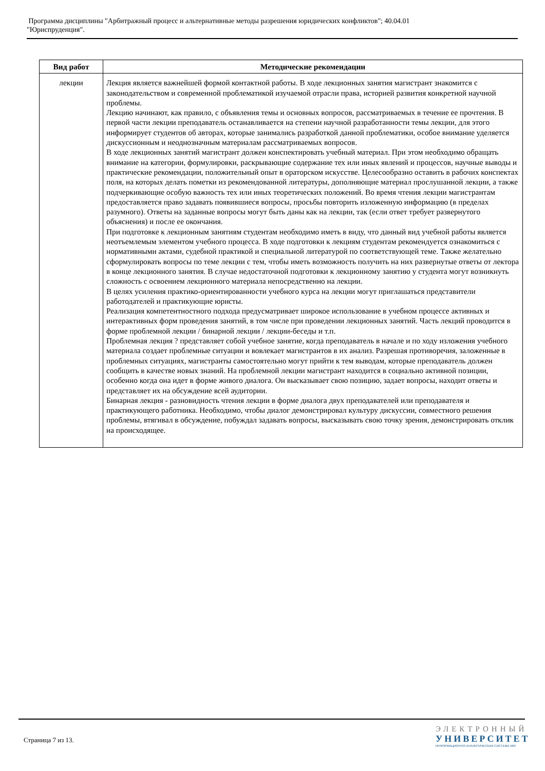Программа дисциплины "Арбитражный процесс и альтернативные методы разрешения юридических конфликтов"; 40.04.01
"Юриспруденция".
| Вид работ | Методические рекомендации |
| --- | --- |
| лекции | Лекция является важнейшей формой контактной работы. В ходе лекционных занятия магистрант знакомится с законодательством и современной проблематикой изучаемой отрасли права, историей развития конкретной научной проблемы. Лекцию начинают, как правило, с объявления темы и основных вопросов, рассматриваемых в течение ее прочтения. В первой части лекции преподаватель останавливается на степени научной разработанности темы лекции, для этого информирует студентов об авторах, которые занимались разработкой данной проблематики, особое внимание уделяется дискуссионным и неоднозначным материалам рассматриваемых вопросов. В ходе лекционных занятий магистрант должен конспектировать учебный материал. При этом необходимо обращать внимание на категории, формулировки, раскрывающие содержание тех или иных явлений и процессов, научные выводы и практические рекомендации, положительный опыт в ораторском искусстве. Целесообразно оставить в рабочих конспектах поля, на которых делать пометки из рекомендованной литературы, дополняющие материал прослушанной лекции, а также подчеркивающие особую важность тех или иных теоретических положений. Во время чтения лекции магистрантам предоставляется право задавать появившиеся вопросы, просьбы повторить изложенную информацию (в пределах разумного). Ответы на заданные вопросы могут быть даны как на лекции, так (если ответ требует развернутого объяснения) и после ее окончания. При подготовке к лекционным занятиям студентам необходимо иметь в виду, что данный вид учебной работы является неотъемлемым элементом учебного процесса. В ходе подготовки к лекциям студентам рекомендуется ознакомиться с нормативными актами, судебной практикой и специальной литературой по соответствующей теме. Также желательно сформулировать вопросы по теме лекции с тем, чтобы иметь возможность получить на них развернутые ответы от лектора в конце лекционного занятия. В случае недостаточной подготовки к лекционному занятию у студента могут возникнуть сложность с освоением лекционного материала непосредственно на лекции. В целях усиления практико-ориентированности учебного курса на лекции могут приглашаться представители работодателей и практикующие юристы. Реализация компетентностного подхода предусматривает широкое использование в учебном процессе активных и интерактивных форм проведения занятий, в том числе при проведении лекционных занятий. Часть лекций проводится в форме проблемной лекции / бинарной лекции / лекции-беседы и т.п. Проблемная лекция ? представляет собой учебное занятие, когда преподаватель в начале и по ходу изложения учебного материала создает проблемные ситуации и вовлекает магистрантов в их анализ. Разрешая противоречия, заложенные в проблемных ситуациях, магистранты самостоятельно могут прийти к тем выводам, которые преподаватель должен сообщить в качестве новых знаний. На проблемной лекции магистрант находится в социально активной позиции, особенно когда она идет в форме живого диалога. Он высказывает свою позицию, задает вопросы, находит ответы и представляет их на обсуждение всей аудитории. Бинарная лекция - разновидность чтения лекции в форме диалога двух преподавателей или преподавателя и практикующего работника. Необходимо, чтобы диалог демонстрировал культуру дискуссии, совместного решения проблемы, втягивал в обсуждение, побуждал задавать вопросы, высказывать свою точку зрения, демонстрировать отклик на происходящее. |
Страница 7 из 13.
ЭЛЕКТРОННЫЙ
УНИВЕРСИТЕТ
ИНФОРМАЦИОННО-АНАЛИТИЧЕСКАЯ СИСТЕМА КФУ